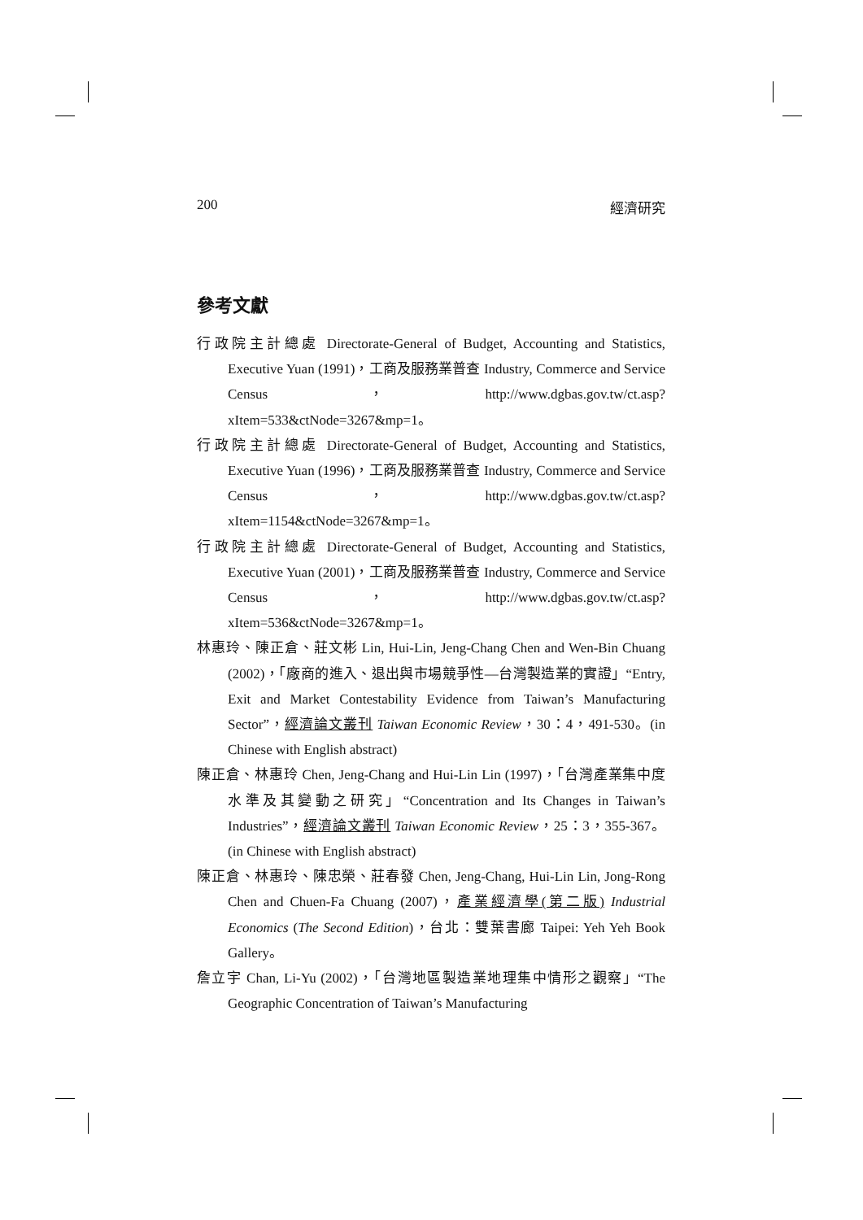200 經濟研究
參考文獻
行政院主計總處 Directorate-General of Budget, Accounting and Statistics, Executive Yuan (1991)，工商及服務業普查 Industry, Commerce and Service Census，http://www.dgbas.gov.tw/ct.asp?xItem=533&ctNode=3267&mp=1。
行政院主計總處 Directorate-General of Budget, Accounting and Statistics, Executive Yuan (1996)，工商及服務業普查 Industry, Commerce and Service Census，http://www.dgbas.gov.tw/ct.asp?xItem=1154&ctNode=3267&mp=1。
行政院主計總處 Directorate-General of Budget, Accounting and Statistics, Executive Yuan (2001)，工商及服務業普查 Industry, Commerce and Service Census，http://www.dgbas.gov.tw/ct.asp?xItem=536&ctNode=3267&mp=1。
林惠玲、陳正倉、莊文彬 Lin, Hui-Lin, Jeng-Chang Chen and Wen-Bin Chuang (2002)，「廠商的進入、退出與市場競爭性—台灣製造業的實證」“Entry, Exit and Market Contestability Evidence from Taiwan’s Manufacturing Sector”，經濟論文叢刊 Taiwan Economic Review，30：4，491-530。(in Chinese with English abstract)
陳正倉、林惠玲 Chen, Jeng-Chang and Hui-Lin Lin (1997)，「台灣產業集中度水準及其變動之研究」“Concentration and Its Changes in Taiwan’s Industries”，經濟論文叢刊 Taiwan Economic Review，25：3，355-367。(in Chinese with English abstract)
陳正倉、林惠玲、陳忠榮、莊春發 Chen, Jeng-Chang, Hui-Lin Lin, Jong-Rong Chen and Chuen-Fa Chuang (2007)，產業經濟學(第二版) Industrial Economics (The Second Edition)，台北：雙葉書廊 Taipei: Yeh Yeh Book Gallery。
詹立宇 Chan, Li-Yu (2002)，「台灣地區製造業地理集中情形之觀察」“The Geographic Concentration of Taiwan’s Manufacturing